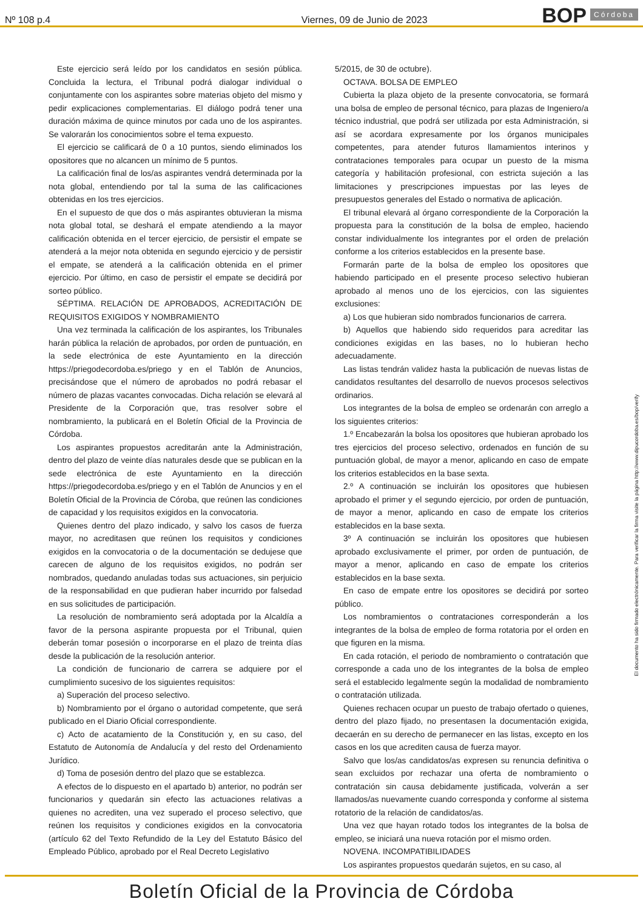Nº 108 p.4
Viernes, 09 de Junio de 2023
BOP
Córdoba
Este ejercicio será leído por los candidatos en sesión pública. Concluida la lectura, el Tribunal podrá dialogar individual o conjuntamente con los aspirantes sobre materias objeto del mismo y pedir explicaciones complementarias. El diálogo podrá tener una duración máxima de quince minutos por cada uno de los aspirantes. Se valorarán los conocimientos sobre el tema expuesto.
El ejercicio se calificará de 0 a 10 puntos, siendo eliminados los opositores que no alcancen un mínimo de 5 puntos.
La calificación final de los/as aspirantes vendrá determinada por la nota global, entendiendo por tal la suma de las calificaciones obtenidas en los tres ejercicios.
En el supuesto de que dos o más aspirantes obtuvieran la misma nota global total, se deshará el empate atendiendo a la mayor calificación obtenida en el tercer ejercicio, de persistir el empate se atenderá a la mejor nota obtenida en segundo ejercicio y de persistir el empate, se atenderá a la calificación obtenida en el primer ejercicio. Por último, en caso de persistir el empate se decidirá por sorteo público.
SÉPTIMA. RELACIÓN DE APROBADOS, ACREDITACIÓN DE REQUISITOS EXIGIDOS Y NOMBRAMIENTO
Una vez terminada la calificación de los aspirantes, los Tribunales harán pública la relación de aprobados, por orden de puntuación, en la sede electrónica de este Ayuntamiento en la dirección https://priegodecordoba.es/priego y en el Tablón de Anuncios, precisándose que el número de aprobados no podrá rebasar el número de plazas vacantes convocadas. Dicha relación se elevará al Presidente de la Corporación que, tras resolver sobre el nombramiento, la publicará en el Boletín Oficial de la Provincia de Córdoba.
Los aspirantes propuestos acreditarán ante la Administración, dentro del plazo de veinte días naturales desde que se publican en la sede electrónica de este Ayuntamiento en la dirección https://priegodecordoba.es/priego y en el Tablón de Anuncios y en el Boletín Oficial de la Provincia de Córoba, que reúnen las condiciones de capacidad y los requisitos exigidos en la convocatoria.
Quienes dentro del plazo indicado, y salvo los casos de fuerza mayor, no acreditasen que reúnen los requisitos y condiciones exigidos en la convocatoria o de la documentación se dedujese que carecen de alguno de los requisitos exigidos, no podrán ser nombrados, quedando anuladas todas sus actuaciones, sin perjuicio de la responsabilidad en que pudieran haber incurrido por falsedad en sus solicitudes de participación.
La resolución de nombramiento será adoptada por la Alcaldía a favor de la persona aspirante propuesta por el Tribunal, quien deberán tomar posesión o incorporarse en el plazo de treinta días desde la publicación de la resolución anterior.
La condición de funcionario de carrera se adquiere por el cumplimiento sucesivo de los siguientes requisitos:
a) Superación del proceso selectivo.
b) Nombramiento por el órgano o autoridad competente, que será publicado en el Diario Oficial correspondiente.
c) Acto de acatamiento de la Constitución y, en su caso, del Estatuto de Autonomía de Andalucía y del resto del Ordenamiento Jurídico.
d) Toma de posesión dentro del plazo que se establezca.
A efectos de lo dispuesto en el apartado b) anterior, no podrán ser funcionarios y quedarán sin efecto las actuaciones relativas a quienes no acrediten, una vez superado el proceso selectivo, que reúnen los requisitos y condiciones exigidos en la convocatoria (artículo 62 del Texto Refundido de la Ley del Estatuto Básico del Empleado Público, aprobado por el Real Decreto Legislativo
5/2015, de 30 de octubre).
OCTAVA. BOLSA DE EMPLEO
Cubierta la plaza objeto de la presente convocatoria, se formará una bolsa de empleo de personal técnico, para plazas de Ingeniero/a técnico industrial, que podrá ser utilizada por esta Administración, si así se acordara expresamente por los órganos municipales competentes, para atender futuros llamamientos interinos y contrataciones temporales para ocupar un puesto de la misma categoría y habilitación profesional, con estricta sujeción a las limitaciones y prescripciones impuestas por las leyes de presupuestos generales del Estado o normativa de aplicación.
El tribunal elevará al órgano correspondiente de la Corporación la propuesta para la constitución de la bolsa de empleo, haciendo constar individualmente los integrantes por el orden de prelación conforme a los criterios establecidos en la presente base.
Formarán parte de la bolsa de empleo los opositores que habiendo participado en el presente proceso selectivo hubieran aprobado al menos uno de los ejercicios, con las siguientes exclusiones:
a) Los que hubieran sido nombrados funcionarios de carrera.
b) Aquellos que habiendo sido requeridos para acreditar las condiciones exigidas en las bases, no lo hubieran hecho adecuadamente.
Las listas tendrán validez hasta la publicación de nuevas listas de candidatos resultantes del desarrollo de nuevos procesos selectivos ordinarios.
Los integrantes de la bolsa de empleo se ordenarán con arreglo a los siguientes criterios:
1.º Encabezarán la bolsa los opositores que hubieran aprobado los tres ejercicios del proceso selectivo, ordenados en función de su puntuación global, de mayor a menor, aplicando en caso de empate los criterios establecidos en la base sexta.
2.º A continuación se incluirán los opositores que hubiesen aprobado el primer y el segundo ejercicio, por orden de puntuación, de mayor a menor, aplicando en caso de empate los criterios establecidos en la base sexta.
3º A continuación se incluirán los opositores que hubiesen aprobado exclusivamente el primer, por orden de puntuación, de mayor a menor, aplicando en caso de empate los criterios establecidos en la base sexta.
En caso de empate entre los opositores se decidirá por sorteo público.
Los nombramientos o contrataciones corresponderán a los integrantes de la bolsa de empleo de forma rotatoria por el orden en que figuren en la misma.
En cada rotación, el periodo de nombramiento o contratación que corresponde a cada uno de los integrantes de la bolsa de empleo será el establecido legalmente según la modalidad de nombramiento o contratación utilizada.
Quienes rechacen ocupar un puesto de trabajo ofertado o quienes, dentro del plazo fijado, no presentasen la documentación exigida, decaerán en su derecho de permanecer en las listas, excepto en los casos en los que acrediten causa de fuerza mayor.
Salvo que los/as candidatos/as expresen su renuncia definitiva o sean excluidos por rechazar una oferta de nombramiento o contratación sin causa debidamente justificada, volverán a ser llamados/as nuevamente cuando corresponda y conforme al sistema rotatorio de la relación de candidatos/as.
Una vez que hayan rotado todos los integrantes de la bolsa de empleo, se iniciará una nueva rotación por el mismo orden.
NOVENA. INCOMPATIBILIDADES
Los aspirantes propuestos quedarán sujetos, en su caso, al
El documento ha sido firmado electrónicamente. Para verificar la firma visite la página http://www.dipucordoba.es/bop/verify
Boletín Oficial de la Provincia de Córdoba